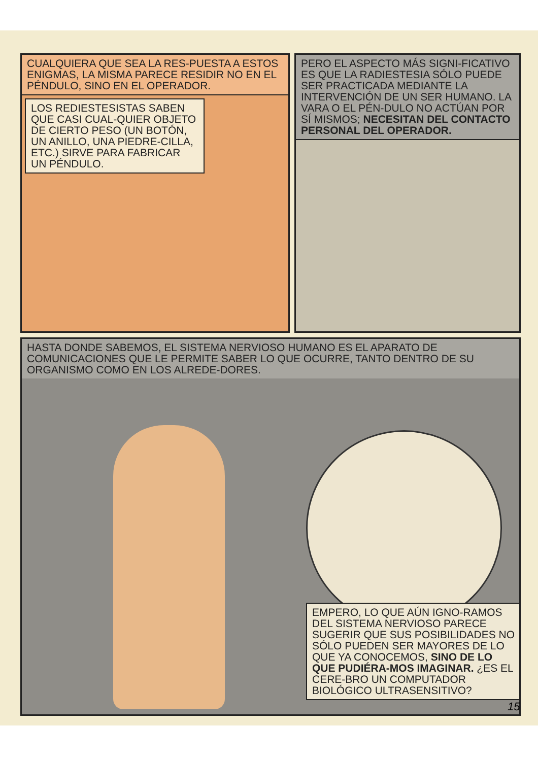CUALQUIERA QUE SEA LA RES-PUESTA A ESTOS ENIGMAS, LA MISMA PARECE RESIDIR NO EN EL PÉNDULO, SINO EN EL OPERADOR.
LOS REDIESTESISTAS SABEN QUE CASI CUAL-QUIER OBJETO DE CIERTO PESO (UN BOTÓN, UN ANILLO, UNA PIEDRE-CILLA, ETC.) SIRVE PARA FABRICAR UN PÉNDULO.
PERO EL ASPECTO MÁS SIGNI-FICATIVO ES QUE LA RADIESTESIA SÓLO PUEDE SER PRACTICADA MEDIANTE LA INTERVENCIÓN DE UN SER HUMANO. LA VARA O EL PÉN-DULO NO ACTÚAN POR SÍ MISMOS; NECESITAN DEL CONTACTO PERSONAL DEL OPERADOR.
HASTA DONDE SABEMOS, EL SISTEMA NERVIOSO HUMANO ES EL APARATO DE COMUNICACIONES QUE LE PERMITE SABER LO QUE OCURRE, TANTO DENTRO DE SU ORGANISMO COMO EN LOS ALREDE-DORES.
EMPERO, LO QUE AÚN IGNO-RAMOS DEL SISTEMA NERVIOSO PARECE SUGERIR QUE SUS POSIBILIDADES NO SÓLO PUEDEN SER MAYORES DE LO QUE YA CONOCEMOS, SINO DE LO QUE PUDIÉRA-MOS IMAGINAR. ¿ES EL CERE-BRO UN COMPUTADOR BIOLÓGICO ULTRASENSITIVO?
15